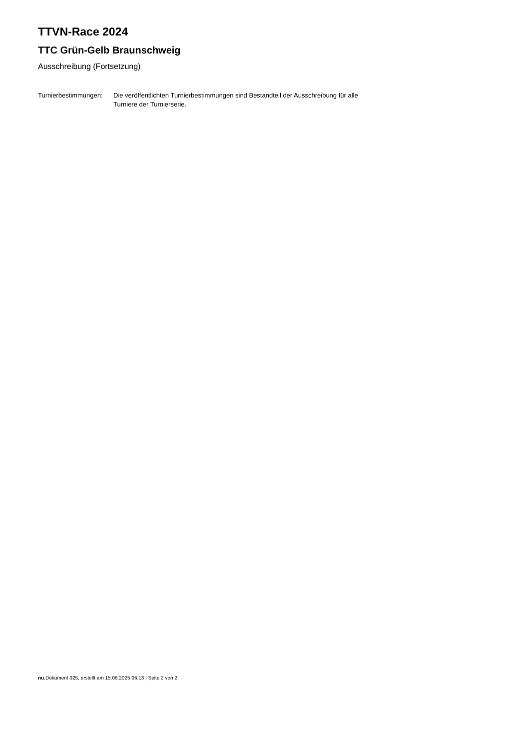TTVN-Race 2024
TTC Grün-Gelb Braunschweig
Ausschreibung (Fortsetzung)
Turnierbestimmungen:
Die veröffentlichten Turnierbestimmungen sind Bestandteil der Ausschreibung für alle Turniere der Turnierserie.
nu.Dokument 025, erstellt am 15.06.2025 06:13 | Seite 2 von 2